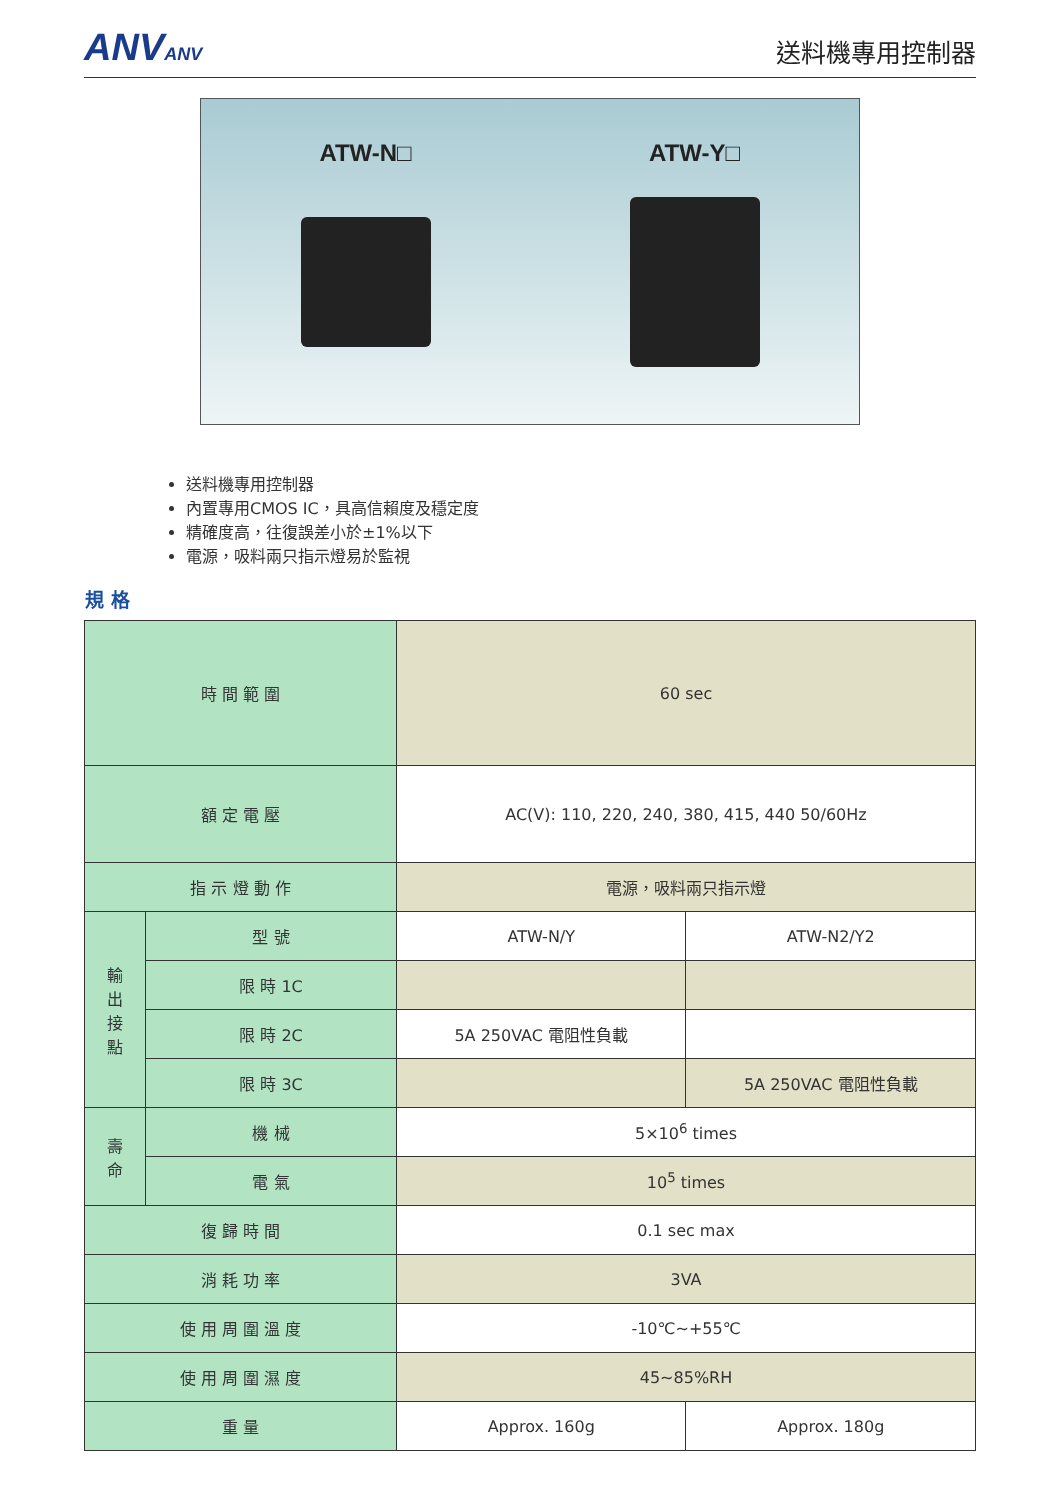ANVANV
送料機專用控制器
ATW-N□ ATW-Y□
送料機專用控制器
內置專用CMOS IC，具高信賴度及穩定度
精確度高，往復誤差小於±1%以下
電源，吸料兩只指示燈易於監視
規 格
| 時 間 範 圍 | | 60 sec | |
| 額 定 電 壓 | | AC(V): 110, 220, 240, 380, 415, 440 50/60Hz | |
| 指 示 燈 動 作 | | 電源，吸料兩只指示燈 | |
| 輸 出 接 點 | 型 號 | ATW-N/Y | ATW-N2/Y2 |
| | 限 時 1C | | |
| | 限 時 2C | 5A 250VAC 電阻性負載 | |
| | 限 時 3C | | 5A 250VAC 電阻性負載 |
| 壽 命 | 機 械 | 5×10<sup>6</sup> times | |
| | 電 氣 | 10<sup>5</sup> times | |
| 復 歸 時 間 | | 0.1 sec max | |
| 消 耗 功 率 | | 3VA | |
| 使 用 周 圍 溫 度 | | -10℃~+55℃ | |
| 使 用 周 圍 濕 度 | | 45~85%RH | |
| 重 量 | | Approx. 160g | Approx. 180g |